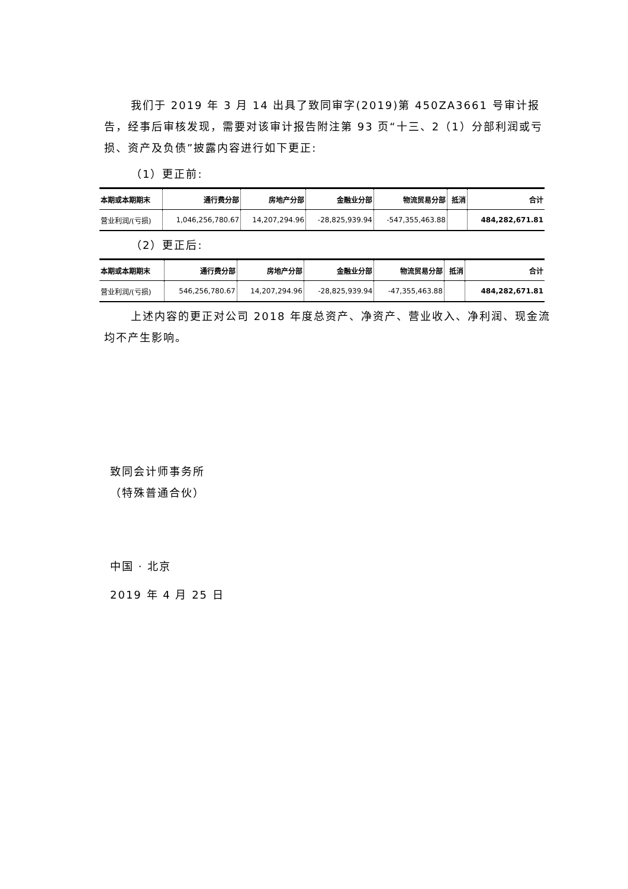我们于 2019 年 3 月 14 出具了致同审字(2019)第 450ZA3661 号审计报告，经事后审核发现，需要对该审计报告附注第 93 页“十三、2（1）分部利润或亏损、资产及负债”披露内容进行如下更正:
（1）更正前:
| 本期或本期期末 | 通行费分部 | 房地产分部 | 金融业分部 | 物流贸易分部 | 抵消 | 合计 |
| --- | --- | --- | --- | --- | --- | --- |
| 营业利润/(亏损) | 1,046,256,780.67 | 14,207,294.96 | -28,825,939.94 | -547,355,463.88 | | 484,282,671.81 |
（2）更正后:
| 本期或本期期末 | 通行费分部 | 房地产分部 | 金融业分部 | 物流贸易分部 | 抵消 | 合计 |
| --- | --- | --- | --- | --- | --- | --- |
| 营业利润/(亏损) | 546,256,780.67 | 14,207,294.96 | -28,825,939.94 | -47,355,463.88 | | 484,282,671.81 |
上述内容的更正对公司 2018 年度总资产、净资产、营业收入、净利润、现金流均不产生影响。
致同会计师事务所
（特殊普通合伙）
中国 · 北京
2019 年 4 月 25 日